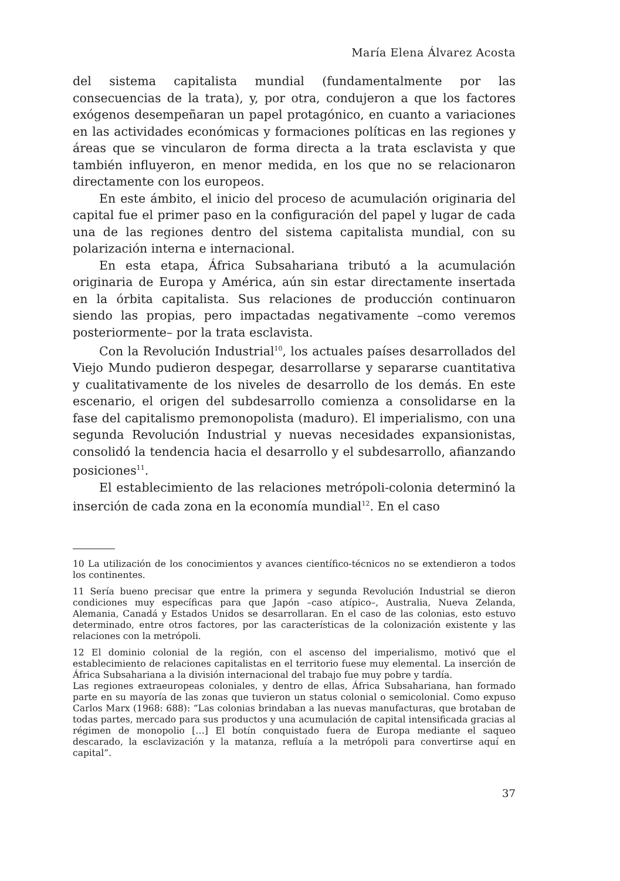María Elena Álvarez Acosta
del sistema capitalista mundial (fundamentalmente por las consecuencias de la trata), y, por otra, condujeron a que los factores exógenos desempeñaran un papel protagónico, en cuanto a variaciones en las actividades económicas y formaciones políticas en las regiones y áreas que se vincularon de forma directa a la trata esclavista y que también influyeron, en menor medida, en los que no se relacionaron directamente con los europeos.
En este ámbito, el inicio del proceso de acumulación originaria del capital fue el primer paso en la configuración del papel y lugar de cada una de las regiones dentro del sistema capitalista mundial, con su polarización interna e internacional.
En esta etapa, África Subsahariana tributó a la acumulación originaria de Europa y América, aún sin estar directamente insertada en la órbita capitalista. Sus relaciones de producción continuaron siendo las propias, pero impactadas negativamente –como veremos posteriormente– por la trata esclavista.
Con la Revolución Industrial<sup>10</sup>, los actuales países desarrollados del Viejo Mundo pudieron despegar, desarrollarse y separarse cuantitativa y cualitativamente de los niveles de desarrollo de los demás. En este escenario, el origen del subdesarrollo comienza a consolidarse en la fase del capitalismo premonopolista (maduro). El imperialismo, con una segunda Revolución Industrial y nuevas necesidades expansionistas, consolidó la tendencia hacia el desarrollo y el subdesarrollo, afianzando posiciones<sup>11</sup>.
El establecimiento de las relaciones metrópoli-colonia determinó la inserción de cada zona en la economía mundial<sup>12</sup>. En el caso
10 La utilización de los conocimientos y avances científico-técnicos no se extendieron a todos los continentes.
11 Sería bueno precisar que entre la primera y segunda Revolución Industrial se dieron condiciones muy específicas para que Japón –caso atípico–, Australia, Nueva Zelanda, Alemania, Canadá y Estados Unidos se desarrollaran. En el caso de las colonias, esto estuvo determinado, entre otros factores, por las características de la colonización existente y las relaciones con la metrópoli.
12 El dominio colonial de la región, con el ascenso del imperialismo, motivó que el establecimiento de relaciones capitalistas en el territorio fuese muy elemental. La inserción de África Subsahariana a la división internacional del trabajo fue muy pobre y tardía.
Las regiones extraeuropeas coloniales, y dentro de ellas, África Subsahariana, han formado parte en su mayoría de las zonas que tuvieron un status colonial o semicolonial. Como expuso Carlos Marx (1968: 688): “Las colonias brindaban a las nuevas manufacturas, que brotaban de todas partes, mercado para sus productos y una acumulación de capital intensificada gracias al régimen de monopolio […] El botín conquistado fuera de Europa mediante el saqueo descarado, la esclavización y la matanza, refluía a la metrópoli para convertirse aquí en capital”.
37